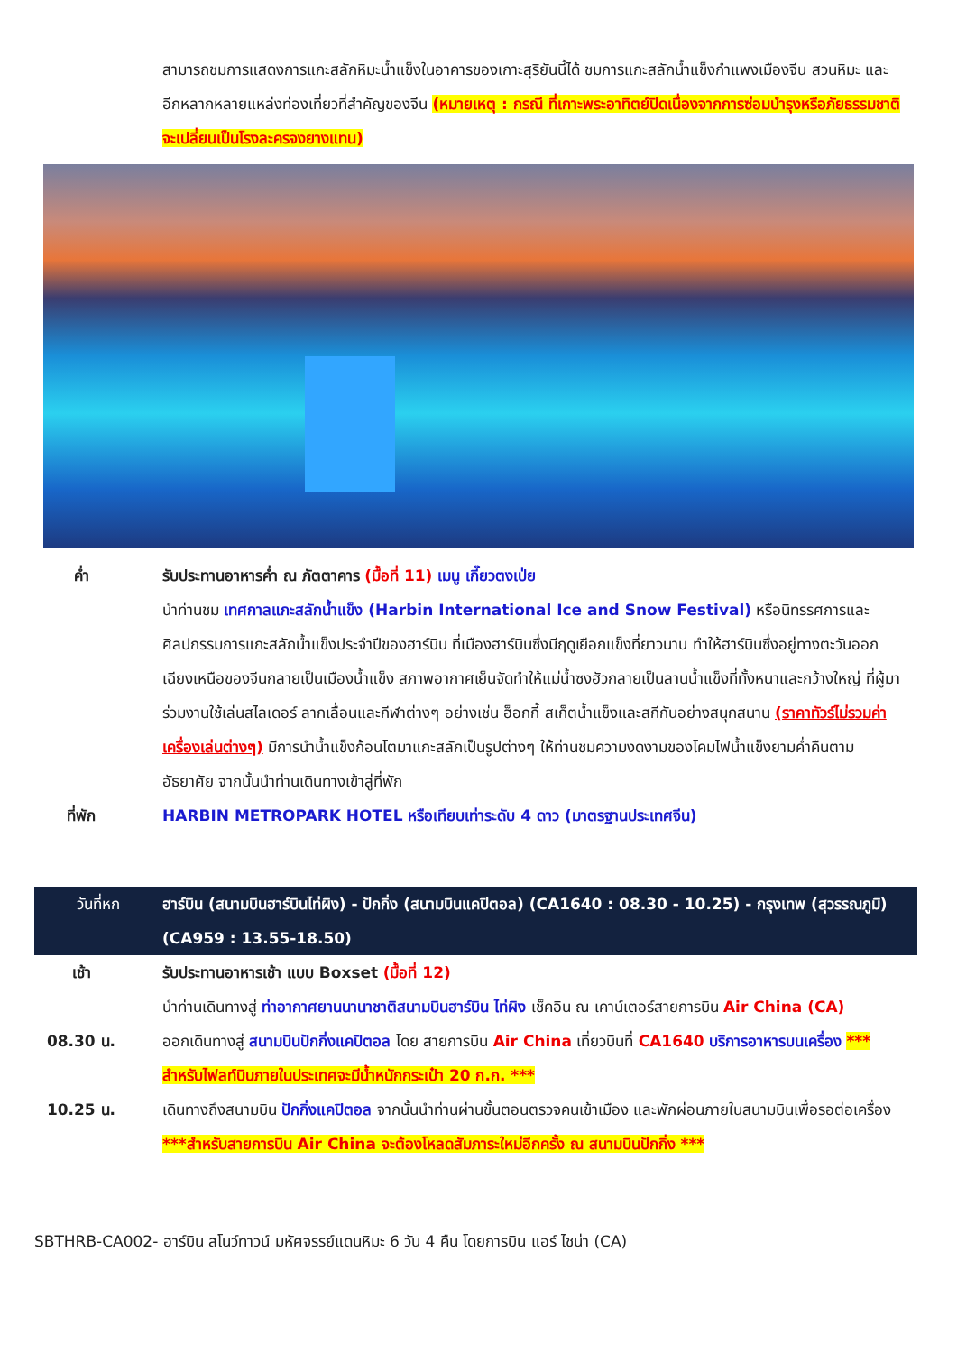สามารถชมการแสดงการแกะสลักหิมะน้ำแข็งในอาคารของเกาะสุริยันนี้ได้ ชมการแกะสลักน้ำแข็งกำแพงเมืองจีน สวนหิมะ และอีกหลากหลายแหล่งท่องเที่ยวที่สำคัญของจีน (หมายเหตุ : กรณี ที่เกาะพระอาทิตย์ปิดเนื่องจากการซ่อมบำรุงหรือภัยธรรมชาติจะเปลี่ยนเป็นโรงละครจงยางแทน)
ค่ำ รับประทานอาหารค่ำ ณ ภัตตาคาร (มื้อที่ 11) เมนู เกี๊ยวตงเป่ย
นำท่านชม เทศกาลแกะสลักน้ำแข็ง (Harbin International Ice and Snow Festival) หรือนิทรรศการและศิลปกรรมการแกะสลักน้ำแข็งประจำปีของฮาร์บิน ที่เมืองฮาร์บินซึ่งมีฤดูเยือกแข็งที่ยาวนาน ทำให้ฮาร์บินซึ่งอยู่ทางตะวันออกเฉียงเหนือของจีนกลายเป็นเมืองน้ำแข็ง สภาพอากาศเย็นจัดทำให้แม่น้ำซงฮัวกลายเป็นลานน้ำแข็งที่ทั้งหนาและกว้างใหญ่ ที่ผู้มาร่วมงานใช้เล่นสไลเดอร์ ลากเลื่อนและกีฬาต่างๆ อย่างเช่น ฮ็อกกี้ สเก็ตน้ำแข็งและสกีกันอย่างสนุกสนาน (ราคาทัวร์ไม่รวมค่าเครื่องเล่นต่างๆ) มีการนำน้ำแข็งก้อนโตมาแกะสลักเป็นรูปต่างๆ ให้ท่านชมความงดงามของโคมไฟน้ำแข็งยามค่ำคืนตามอัธยาศัย จากนั้นนำท่านเดินทางเข้าสู่ที่พัก
ที่พัก HARBIN METROPARK HOTEL หรือเทียบเท่าระดับ 4 ดาว (มาตรฐานประเทศจีน)
วันที่หก ฮาร์บิน (สนามบินฮาร์บินไท่ผิง) - ปักกิ่ง (สนามบินแคปิตอล) (CA1640 : 08.30 - 10.25) - กรุงเทพ (สุวรรณภูมิ) (CA959 : 13.55-18.50)
เช้า รับประทานอาหารเช้า แบบ Boxset (มื้อที่ 12)
นำท่านเดินทางสู่ ท่าอากาศยานนานาชาติสนามบินฮาร์บิน ไท่ผิง เช็คอิน ณ เคาน์เตอร์สายการบิน Air China (CA)
08.30 น. ออกเดินทางสู่ สนามบินปักกิ่งแคปิตอล โดย สายการบิน Air China เที่ยวบินที่ CA1640 บริการอาหารบนเครื่อง *** สำหรับไฟลท์บินภายในประเทศจะมีน้ำหนักกระเป๋า 20 ก.ก. ***
10.25 น. เดินทางถึงสนามบิน ปักกิ่งแคปิตอล จากนั้นนำท่านผ่านขั้นตอนตรวจคนเข้าเมือง และพักผ่อนภายในสนามบินเพื่อรอต่อเครื่อง ***สำหรับสายการบิน Air China จะต้องโหลดสัมภาระใหม่อีกครั้ง ณ สนามบินปักกิ่ง ***
SBTHRB-CA002- ฮาร์บิน สโนว์ทาวน์ มหัศจรรย์แดนหิมะ 6 วัน 4 คืน โดยการบิน แอร์ ไชน่า (CA)